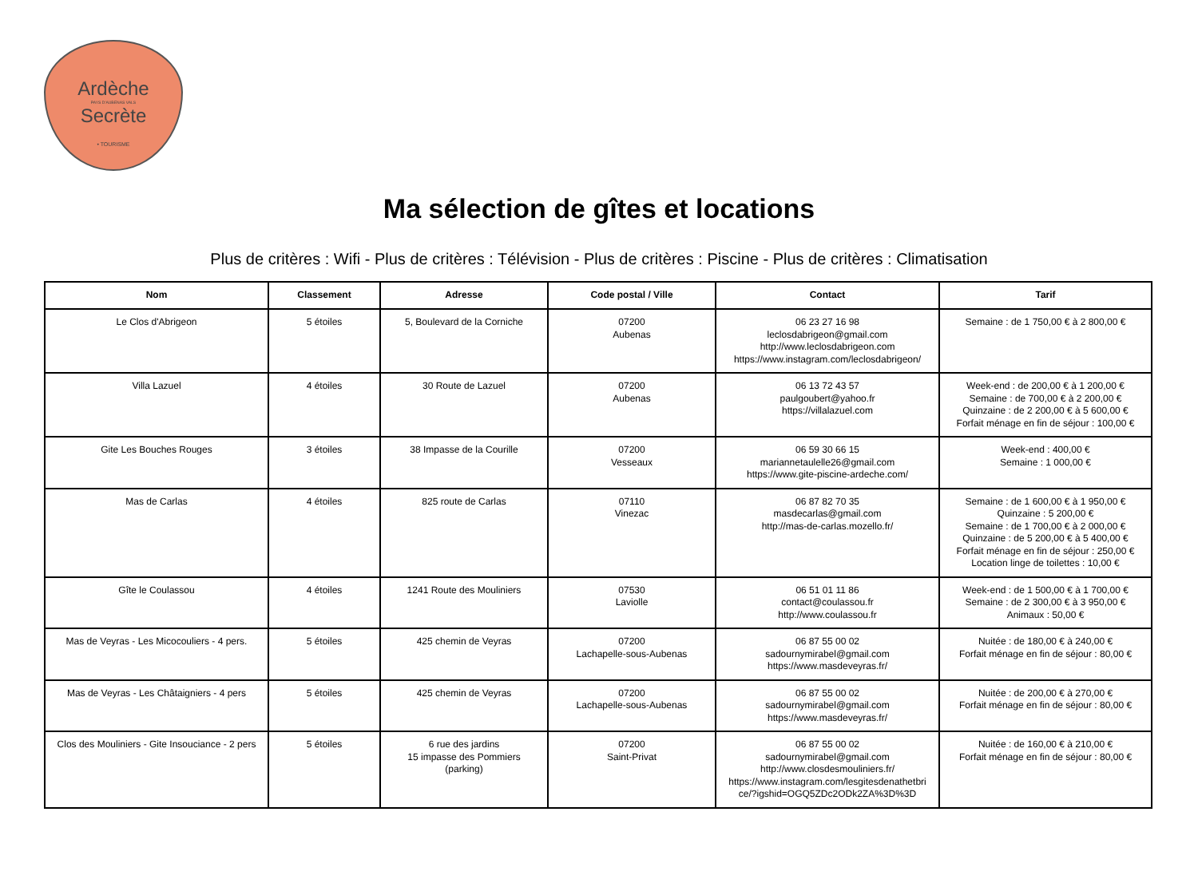Ardèche
PAYS D'AUBENAS VALS
Secrète
• TOURISME
Ma sélection de gîtes et locations
Plus de critères : Wifi - Plus de critères : Télévision - Plus de critères : Piscine - Plus de critères : Climatisation
| Nom | Classement | Adresse | Code postal / Ville | Contact | Tarif |
| --- | --- | --- | --- | --- | --- |
| Le Clos d'Abrigeon | 5 étoiles | 5, Boulevard de la Corniche | 07200 Aubenas | 06 23 27 16 98 leclosdabrigeon@gmail.com http://www.leclosdabrigeon.com https://www.instagram.com/leclosdabrigeon/ | Semaine : de 1 750,00 € à 2 800,00 € |
| Villa Lazuel | 4 étoiles | 30 Route de Lazuel | 07200 Aubenas | 06 13 72 43 57 paulgoubert@yahoo.fr https://villalazuel.com | Week-end : de 200,00 € à 1 200,00 € Semaine : de 700,00 € à 2 200,00 € Quinzaine : de 2 200,00 € à 5 600,00 € Forfait ménage en fin de séjour : 100,00 € |
| Gite Les Bouches Rouges | 3 étoiles | 38 Impasse de la Courille | 07200 Vesseaux | 06 59 30 66 15 mariannetaulelle26@gmail.com https://www.gite-piscine-ardeche.com/ | Week-end : 400,00 € Semaine : 1 000,00 € |
| Mas de Carlas | 4 étoiles | 825 route de Carlas | 07110 Vinezac | 06 87 82 70 35 masdecarlas@gmail.com http://mas-de-carlas.mozello.fr/ | Semaine : de 1 600,00 € à 1 950,00 € Quinzaine : 5 200,00 € Semaine : de 1 700,00 € à 2 000,00 € Quinzaine : de 5 200,00 € à 5 400,00 € Forfait ménage en fin de séjour : 250,00 € Location linge de toilettes : 10,00 € |
| Gîte le Coulassou | 4 étoiles | 1241 Route des Mouliniers | 07530 Laviolle | 06 51 01 11 86 contact@coulassou.fr http://www.coulassou.fr | Week-end : de 1 500,00 € à 1 700,00 € Semaine : de 2 300,00 € à 3 950,00 € Animaux : 50,00 € |
| Mas de Veyras - Les Micocouliers - 4 pers. | 5 étoiles | 425 chemin de Veyras | 07200 Lachapelle-sous-Aubenas | 06 87 55 00 02 sadournymirabel@gmail.com https://www.masdeveyras.fr/ | Nuitée : de 180,00 € à 240,00 € Forfait ménage en fin de séjour : 80,00 € |
| Mas de Veyras - Les Châtaigniers - 4 pers | 5 étoiles | 425 chemin de Veyras | 07200 Lachapelle-sous-Aubenas | 06 87 55 00 02 sadournymirabel@gmail.com https://www.masdeveyras.fr/ | Nuitée : de 200,00 € à 270,00 € Forfait ménage en fin de séjour : 80,00 € |
| Clos des Mouliniers - Gite Insouciance - 2 pers | 5 étoiles | 6 rue des jardins 15 impasse des Pommiers (parking) | 07200 Saint-Privat | 06 87 55 00 02 sadournymirabel@gmail.com http://www.closdesmouliniers.fr/ https://www.instagram.com/lesgitesdenathetbri ce/?igshid=OGQ5ZDc2ODk2ZA%3D%3D | Nuitée : de 160,00 € à 210,00 € Forfait ménage en fin de séjour : 80,00 € |